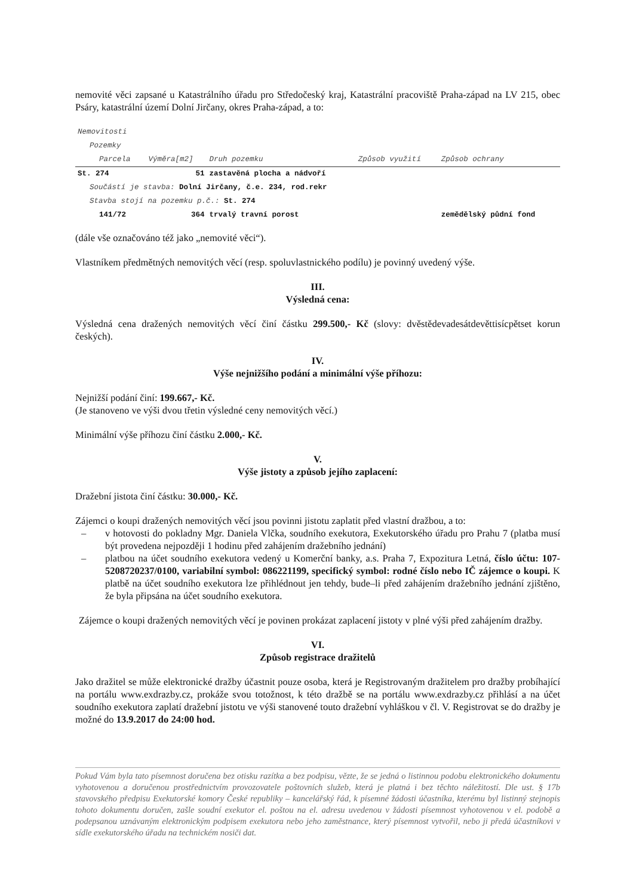nemovité věci zapsané u Katastrálního úřadu pro Středočeský kraj, Katastrální pracoviště Praha-západ na LV 215, obec Psáry, katastrální území Dolní Jirčany, okres Praha-západ, a to:
| Nemovitosti | | | | |
| --- | --- | --- | --- | --- |
| Pozemky | | | | |
| Parcela | Výměra[m2] | Druh pozemku | Způsob využití | Způsob ochrany |
| St. 274 | 51 | zastavěná plocha a nádvoří | | |
| Součástí je stavba: Dolní Jirčany, č.e. 234, rod.rekr | | | | |
| Stavba stojí na pozemku p.č.: St. 274 | | | | |
| 141/72 | 364 | trvalý travní porost | | zemědělský půdní fond |
(dále vše označováno též jako „nemovité věci“).
Vlastníkem předmětných nemovitých věcí (resp. spoluvlastnického podílu) je povinný uvedený výše.
III.
Výsledná cena:
Výsledná cena dražených nemovitých věcí činí částku 299.500,- Kč (slovy: dvěstědevadesátdevěttisícpětset korun českých).
IV.
Výše nejnižšího podání a minimální výše příhozu:
Nejnižší podání činí: 199.667,- Kč.
(Je stanoveno ve výši dvou třetin výsledné ceny nemovitých věcí.)
Minimální výše příhozu činí částku 2.000,- Kč.
V.
Výše jistoty a způsob jejího zaplacení:
Dražební jistota činí částku: 30.000,- Kč.
Zájemci o koupi dražených nemovitých věcí jsou povinni jistotu zaplatit před vlastní dražbou, a to:
– v hotovosti do pokladny Mgr. Daniela Vlčka, soudního exekutora, Exekutorského úřadu pro Prahu 7 (platba musí být provedena nejpozději 1 hodinu před zahájením dražebního jednání)
– platbou na účet soudního exekutora vedený u Komerční banky, a.s. Praha 7, Expozitura Letná, číslo účtu: 107-5208720237/0100, variabilní symbol: 086221199, specifický symbol: rodné číslo nebo IČ zájemce o koupi. K platbě na účet soudního exekutora lze přihlédnout jen tehdy, bude–li před zahájením dražebního jednání zjištěno, že byla připsána na účet soudního exekutora.
Zájemce o koupi dražených nemovitých věcí je povinen prokázat zaplacení jistoty v plné výši před zahájením dražby.
VI.
Způsob registrace dražitelů
Jako dražitel se může elektronické dražby účastnit pouze osoba, která je Registrovaným dražitelem pro dražby probíhající na portálu www.exdrazby.cz, prokáže svou totožnost, k této dražbě se na portálu www.exdrazby.cz přihlásí a na účet soudního exekutora zaplatí dražební jistotu ve výši stanovené touto dražební vyhláškou v čl. V. Registrovat se do dražby je možné do 13.9.2017 do 24:00 hod.
Pokud Vám byla tato písemnost doručena bez otisku razítka a bez podpisu, vězte, že se jedná o listinnou podobu elektronického dokumentu vyhotovenou a doručenou prostřednictvím provozovatele poštovních služeb, která je platná i bez těchto náležitostí. Dle ust. § 17b stavovského předpisu Exekutorské komory České republiky – kancelářský řád, k písemné žádosti účastníka, kterému byl listinný stejnopis tohoto dokumentu doručen, zašle soudní exekutor el. poštou na el. adresu uvedenou v žádosti písemnost vyhotovenou v el. podobě a podepsanou uznávaným elektronickým podpisem exekutora nebo jeho zaměstnance, který písemnost vytvořil, nebo ji předá účastníkovi v sídle exekutorského úřadu na technickém nosiči dat.